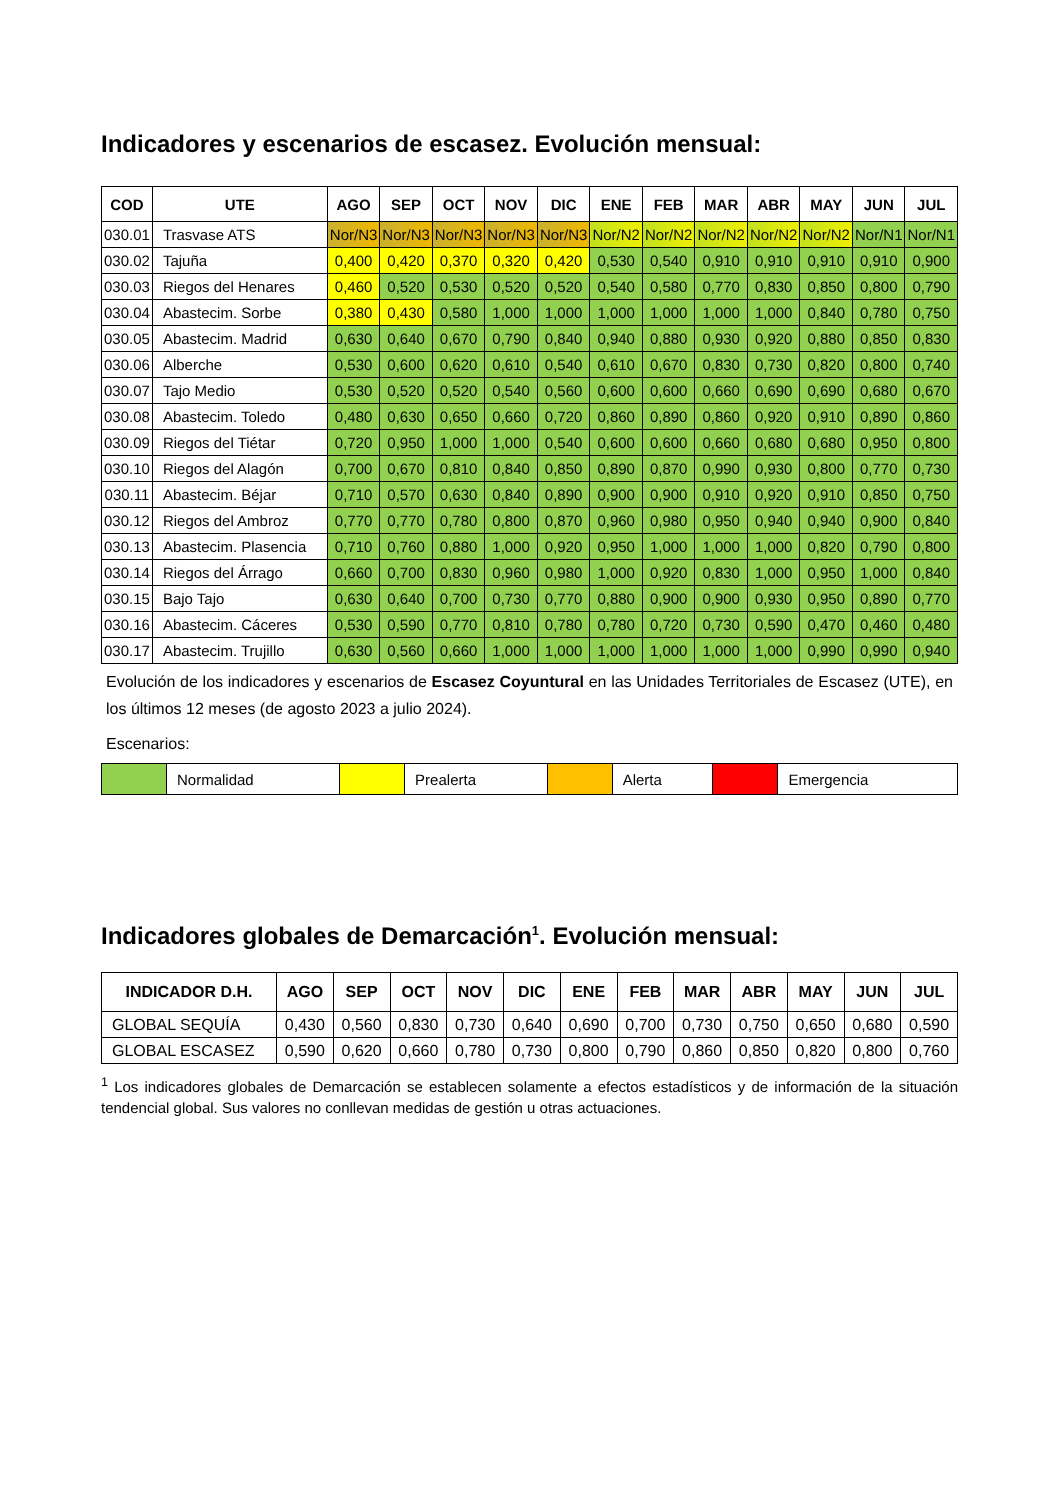Indicadores y escenarios de escasez. Evolución mensual:
| COD | UTE | AGO | SEP | OCT | NOV | DIC | ENE | FEB | MAR | ABR | MAY | JUN | JUL |
| --- | --- | --- | --- | --- | --- | --- | --- | --- | --- | --- | --- | --- | --- |
| 030.01 | Trasvase ATS | Nor/N3 | Nor/N3 | Nor/N3 | Nor/N3 | Nor/N3 | Nor/N2 | Nor/N2 | Nor/N2 | Nor/N2 | Nor/N2 | Nor/N1 | Nor/N1 |
| 030.02 | Tajuña | 0,400 | 0,420 | 0,370 | 0,320 | 0,420 | 0,530 | 0,540 | 0,910 | 0,910 | 0,910 | 0,910 | 0,900 |
| 030.03 | Riegos del Henares | 0,460 | 0,520 | 0,530 | 0,520 | 0,520 | 0,540 | 0,580 | 0,770 | 0,830 | 0,850 | 0,800 | 0,790 |
| 030.04 | Abastecim. Sorbe | 0,380 | 0,430 | 0,580 | 1,000 | 1,000 | 1,000 | 1,000 | 1,000 | 1,000 | 0,840 | 0,780 | 0,750 |
| 030.05 | Abastecim. Madrid | 0,630 | 0,640 | 0,670 | 0,790 | 0,840 | 0,940 | 0,880 | 0,930 | 0,920 | 0,880 | 0,850 | 0,830 |
| 030.06 | Alberche | 0,530 | 0,600 | 0,620 | 0,610 | 0,540 | 0,610 | 0,670 | 0,830 | 0,730 | 0,820 | 0,800 | 0,740 |
| 030.07 | Tajo Medio | 0,530 | 0,520 | 0,520 | 0,540 | 0,560 | 0,600 | 0,600 | 0,660 | 0,690 | 0,690 | 0,680 | 0,670 |
| 030.08 | Abastecim. Toledo | 0,480 | 0,630 | 0,650 | 0,660 | 0,720 | 0,860 | 0,890 | 0,860 | 0,920 | 0,910 | 0,890 | 0,860 |
| 030.09 | Riegos del Tiétar | 0,720 | 0,950 | 1,000 | 1,000 | 0,540 | 0,600 | 0,600 | 0,660 | 0,680 | 0,680 | 0,950 | 0,800 |
| 030.10 | Riegos del Alagón | 0,700 | 0,670 | 0,810 | 0,840 | 0,850 | 0,890 | 0,870 | 0,990 | 0,930 | 0,800 | 0,770 | 0,730 |
| 030.11 | Abastecim. Béjar | 0,710 | 0,570 | 0,630 | 0,840 | 0,890 | 0,900 | 0,900 | 0,910 | 0,920 | 0,910 | 0,850 | 0,750 |
| 030.12 | Riegos del Ambroz | 0,770 | 0,770 | 0,780 | 0,800 | 0,870 | 0,960 | 0,980 | 0,950 | 0,940 | 0,940 | 0,900 | 0,840 |
| 030.13 | Abastecim. Plasencia | 0,710 | 0,760 | 0,880 | 1,000 | 0,920 | 0,950 | 1,000 | 1,000 | 1,000 | 0,820 | 0,790 | 0,800 |
| 030.14 | Riegos del Árrago | 0,660 | 0,700 | 0,830 | 0,960 | 0,980 | 1,000 | 0,920 | 0,830 | 1,000 | 0,950 | 1,000 | 0,840 |
| 030.15 | Bajo Tajo | 0,630 | 0,640 | 0,700 | 0,730 | 0,770 | 0,880 | 0,900 | 0,900 | 0,930 | 0,950 | 0,890 | 0,770 |
| 030.16 | Abastecim. Cáceres | 0,530 | 0,590 | 0,770 | 0,810 | 0,780 | 0,780 | 0,720 | 0,730 | 0,590 | 0,470 | 0,460 | 0,480 |
| 030.17 | Abastecim. Trujillo | 0,630 | 0,560 | 0,660 | 1,000 | 1,000 | 1,000 | 1,000 | 1,000 | 1,000 | 0,990 | 0,990 | 0,940 |
Evolución de los indicadores y escenarios de Escasez Coyuntural en las Unidades Territoriales de Escasez (UTE), en los últimos 12 meses (de agosto 2023 a julio 2024).
Escenarios:
| | Normalidad | | Prealerta | | Alerta | | Emergencia |
Indicadores globales de Demarcación<sup>1</sup>. Evolución mensual:
| INDICADOR D.H. | AGO | SEP | OCT | NOV | DIC | ENE | FEB | MAR | ABR | MAY | JUN | JUL |
| --- | --- | --- | --- | --- | --- | --- | --- | --- | --- | --- | --- | --- |
| GLOBAL SEQUÍA | 0,430 | 0,560 | 0,830 | 0,730 | 0,640 | 0,690 | 0,700 | 0,730 | 0,750 | 0,650 | 0,680 | 0,590 |
| GLOBAL ESCASEZ | 0,590 | 0,620 | 0,660 | 0,780 | 0,730 | 0,800 | 0,790 | 0,860 | 0,850 | 0,820 | 0,800 | 0,760 |
<sup>1</sup> Los indicadores globales de Demarcación se establecen solamente a efectos estadísticos y de información de la situación tendencial global. Sus valores no conllevan medidas de gestión u otras actuaciones.